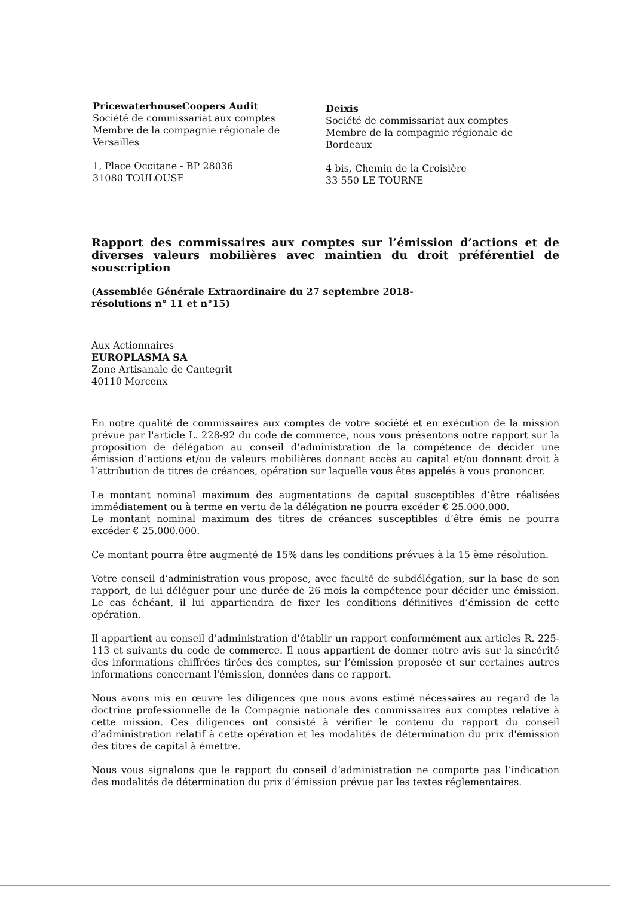PricewaterhouseCoopers Audit
Société de commissariat aux comptes
Membre de la compagnie régionale de
Versailles
1, Place Occitane - BP 28036
31080 TOULOUSE
Deixis
Société de commissariat aux comptes
Membre de la compagnie régionale de
Bordeaux
4 bis, Chemin de la Croisière
33 550 LE TOURNE
Rapport des commissaires aux comptes sur l’émission d’actions et de diverses valeurs mobilières avec maintien du droit préférentiel de souscription
(Assemblée Générale Extraordinaire du 27 septembre 2018-
résolutions n° 11 et n°15)
Aux Actionnaires
EUROPLASMA SA
Zone Artisanale de Cantegrit
40110 Morcenx
En notre qualité de commissaires aux comptes de votre société et en exécution de la mission prévue par l'article L. 228-92 du code de commerce, nous vous présentons notre rapport sur la proposition de délégation au conseil d’administration de la compétence de décider une émission d’actions et/ou de valeurs mobilières donnant accès au capital et/ou donnant droit à l’attribution de titres de créances, opération sur laquelle vous êtes appelés à vous prononcer.
Le montant nominal maximum des augmentations de capital susceptibles d’être réalisées immédiatement ou à terme en vertu de la délégation ne pourra excéder € 25.000.000.
Le montant nominal maximum des titres de créances susceptibles d’être émis ne pourra excéder € 25.000.000.
Ce montant pourra être augmenté de 15% dans les conditions prévues à la 15 ème résolution.
Votre conseil d’administration vous propose, avec faculté de subdélégation, sur la base de son rapport, de lui déléguer pour une durée de 26 mois la compétence pour décider une émission. Le cas échéant, il lui appartiendra de fixer les conditions définitives d’émission de cette opération.
Il appartient au conseil d’administration d'établir un rapport conformément aux articles R. 225-113 et suivants du code de commerce. Il nous appartient de donner notre avis sur la sincérité des informations chiffrées tirées des comptes, sur l’émission proposée et sur certaines autres informations concernant l'émission, données dans ce rapport.
Nous avons mis en œuvre les diligences que nous avons estimé nécessaires au regard de la doctrine professionnelle de la Compagnie nationale des commissaires aux comptes relative à cette mission. Ces diligences ont consisté à vérifier le contenu du rapport du conseil d’administration relatif à cette opération et les modalités de détermination du prix d'émission des titres de capital à émettre.
Nous vous signalons que le rapport du conseil d’administration ne comporte pas l’indication des modalités de détermination du prix d’émission prévue par les textes réglementaires.